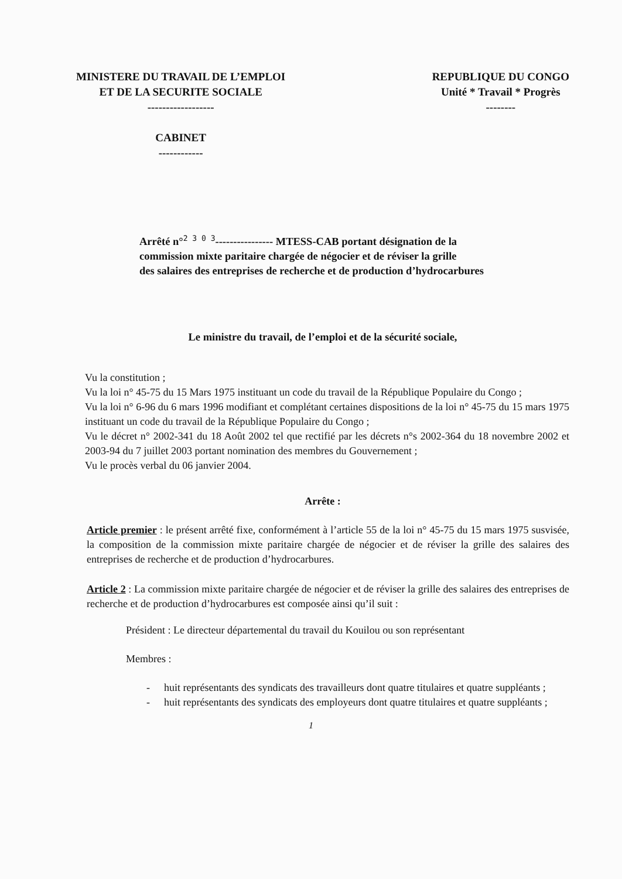MINISTERE DU TRAVAIL DE L’EMPLOI
ET DE LA SECURITE SOCIALE
------------------
CABINET
------------
REPUBLIQUE DU CONGO
Unité * Travail * Progrès
--------
Arrêté n°<sup>2 3 0 3</sup>---------------- MTESS-CAB portant désignation de la
commission mixte paritaire chargée de négocier et de réviser la grille
des salaires des entreprises de recherche et de production d’hydrocarbures
Le ministre du travail, de l’emploi et de la sécurité sociale,
Vu la constitution ;
Vu la loi n° 45-75 du 15 Mars 1975 instituant un code du travail de la République Populaire du Congo ;
Vu la loi n° 6-96 du 6 mars 1996 modifiant et complétant certaines dispositions de la loi n° 45-75 du 15 mars 1975 instituant un code du travail de la République Populaire du Congo ;
Vu le décret n° 2002-341 du 18 Août 2002 tel que rectifié par les décrets n°s 2002-364 du 18 novembre 2002 et 2003-94 du 7 juillet 2003 portant nomination des membres du Gouvernement ;
Vu le procès verbal du 06 janvier 2004.
Arrête :
Article premier : le présent arrêté fixe, conformément à l’article 55 de la loi n° 45-75 du 15 mars 1975 susvisée, la composition de la commission mixte paritaire chargée de négocier et de réviser la grille des salaires des entreprises de recherche et de production d’hydrocarbures.
Article 2 : La commission mixte paritaire chargée de négocier et de réviser la grille des salaires des entreprises de recherche et de production d’hydrocarbures est composée ainsi qu’il suit :
Président : Le directeur départemental du travail du Kouilou ou son représentant
Membres :
- huit représentants des syndicats des travailleurs dont quatre titulaires et quatre suppléants ;
- huit représentants des syndicats des employeurs dont quatre titulaires et quatre suppléants ;
1